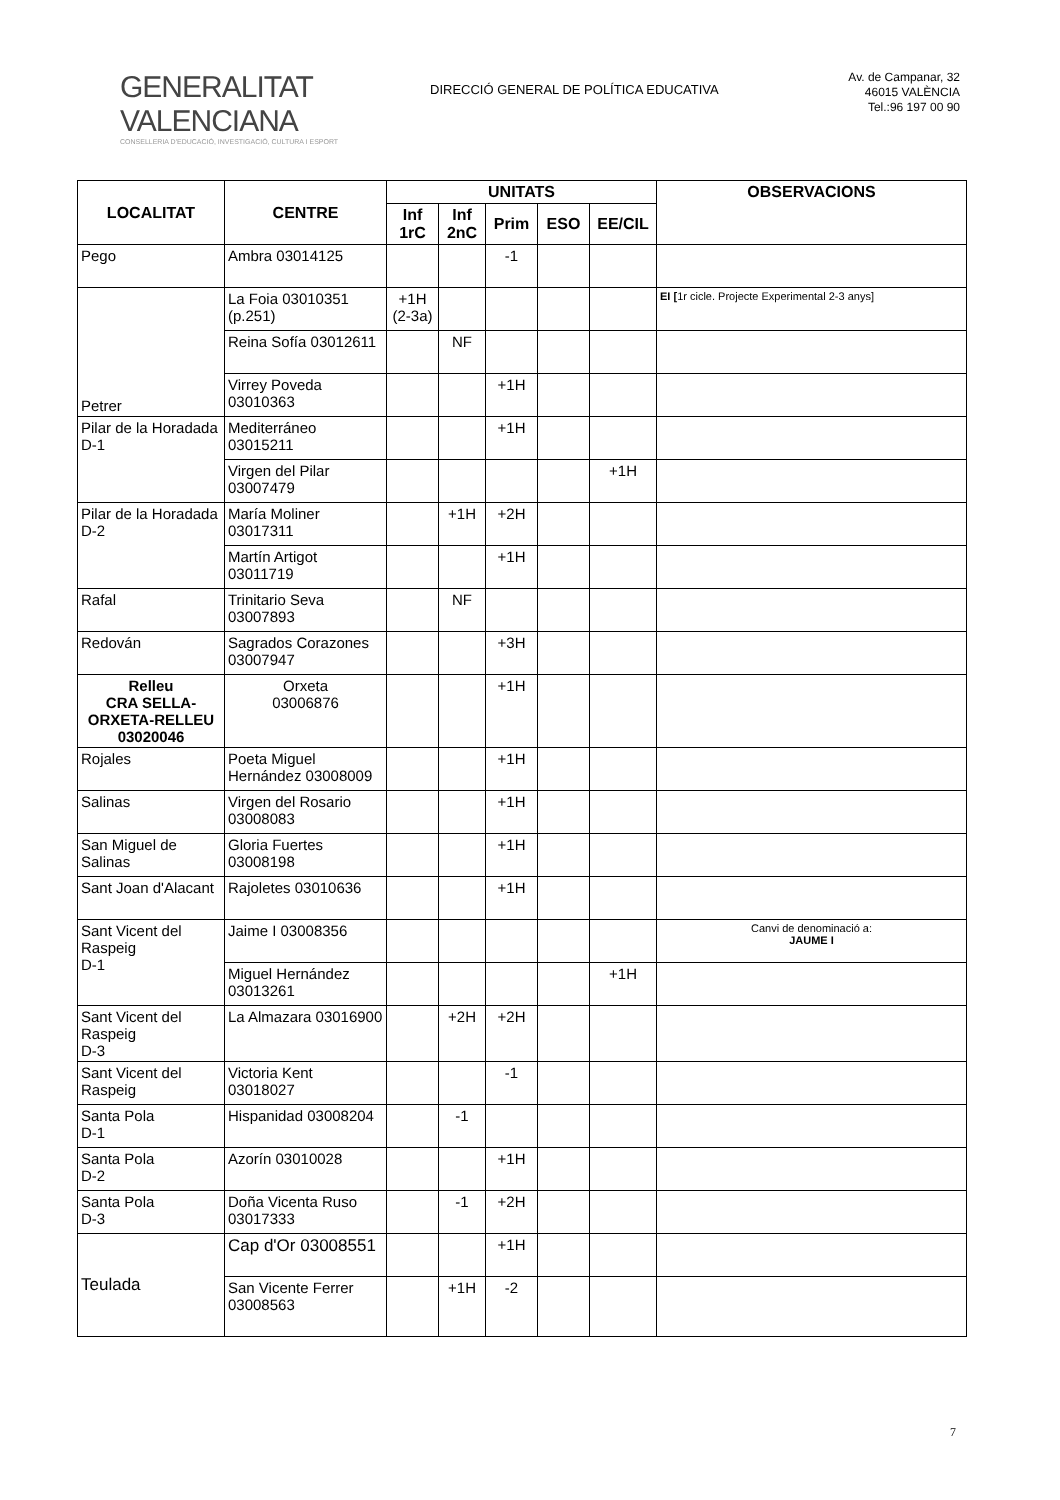GENERALITAT VALENCIANA
CONSELLERIA D'EDUCACIÓ, INVESTIGACIÓ, CULTURA I ESPORT
DIRECCIÓ GENERAL DE POLÍTICA EDUCATIVA
Av. de Campanar, 32
46015 VALÈNCIA
Tel.:96 197 00 90
| LOCALITAT | CENTRE | UNITATS | | | | | OBSERVACIONS |
| --- | --- | --- | --- | --- | --- | --- | --- |
| | | Inf 1rC | Inf 2nC | Prim | ESO | EE/CIL | |
| Pego | Ambra 03014125 | | | -1 | | | |
| Petrer | La Foia 03010351 (p.251) | +1H (2-3a) | | | | | EI [ 1r cicle. Projecte Experimental 2-3 anys] |
| | Reina Sofía 03012611 | | NF | | | | |
| | Virrey Poveda 03010363 | | | +1H | | | |
| Pilar de la Horadada D-1 | Mediterráneo 03015211 | | | +1H | | | |
| | Virgen del Pilar 03007479 | | | | | +1H | |
| Pilar de la Horadada D-2 | María Moliner 03017311 | | +1H | +2H | | | |
| | Martín Artigot 03011719 | | | +1H | | | |
| Rafal | Trinitario Seva 03007893 | | NF | | | | |
| Redován | Sagrados Corazones 03007947 | | | +3H | | | |
| Relleu CRA SELLA-ORXETA-RELLEU 03020046 | Orxeta 03006876 | | | +1H | | | |
| Rojales | Poeta Miguel Hernández 03008009 | | | +1H | | | |
| Salinas | Virgen del Rosario 03008083 | | | +1H | | | |
| San Miguel de Salinas | Gloria Fuertes 03008198 | | | +1H | | | |
| Sant Joan d'Alacant | Rajoletes 03010636 | | | +1H | | | |
| Sant Vicent del Raspeig D-1 | Jaime I 03008356 | | | | | | Canvi de denominació a: JAUME I |
| | Miguel Hernández 03013261 | | | | | +1H | |
| Sant Vicent del Raspeig D-3 | La Almazara 03016900 | | +2H | +2H | | | |
| Sant Vicent del Raspeig | Victoria Kent 03018027 | | | -1 | | | |
| Santa Pola D-1 | Hispanidad 03008204 | | -1 | | | | |
| Santa Pola D-2 | Azorín 03010028 | | | +1H | | | |
| Santa Pola D-3 | Doña Vicenta Ruso 03017333 | | -1 | +2H | | | |
| Teulada | Cap d'Or 03008551 | | | +1H | | | |
| | San Vicente Ferrer 03008563 | | +1H | -2 | | | |
7